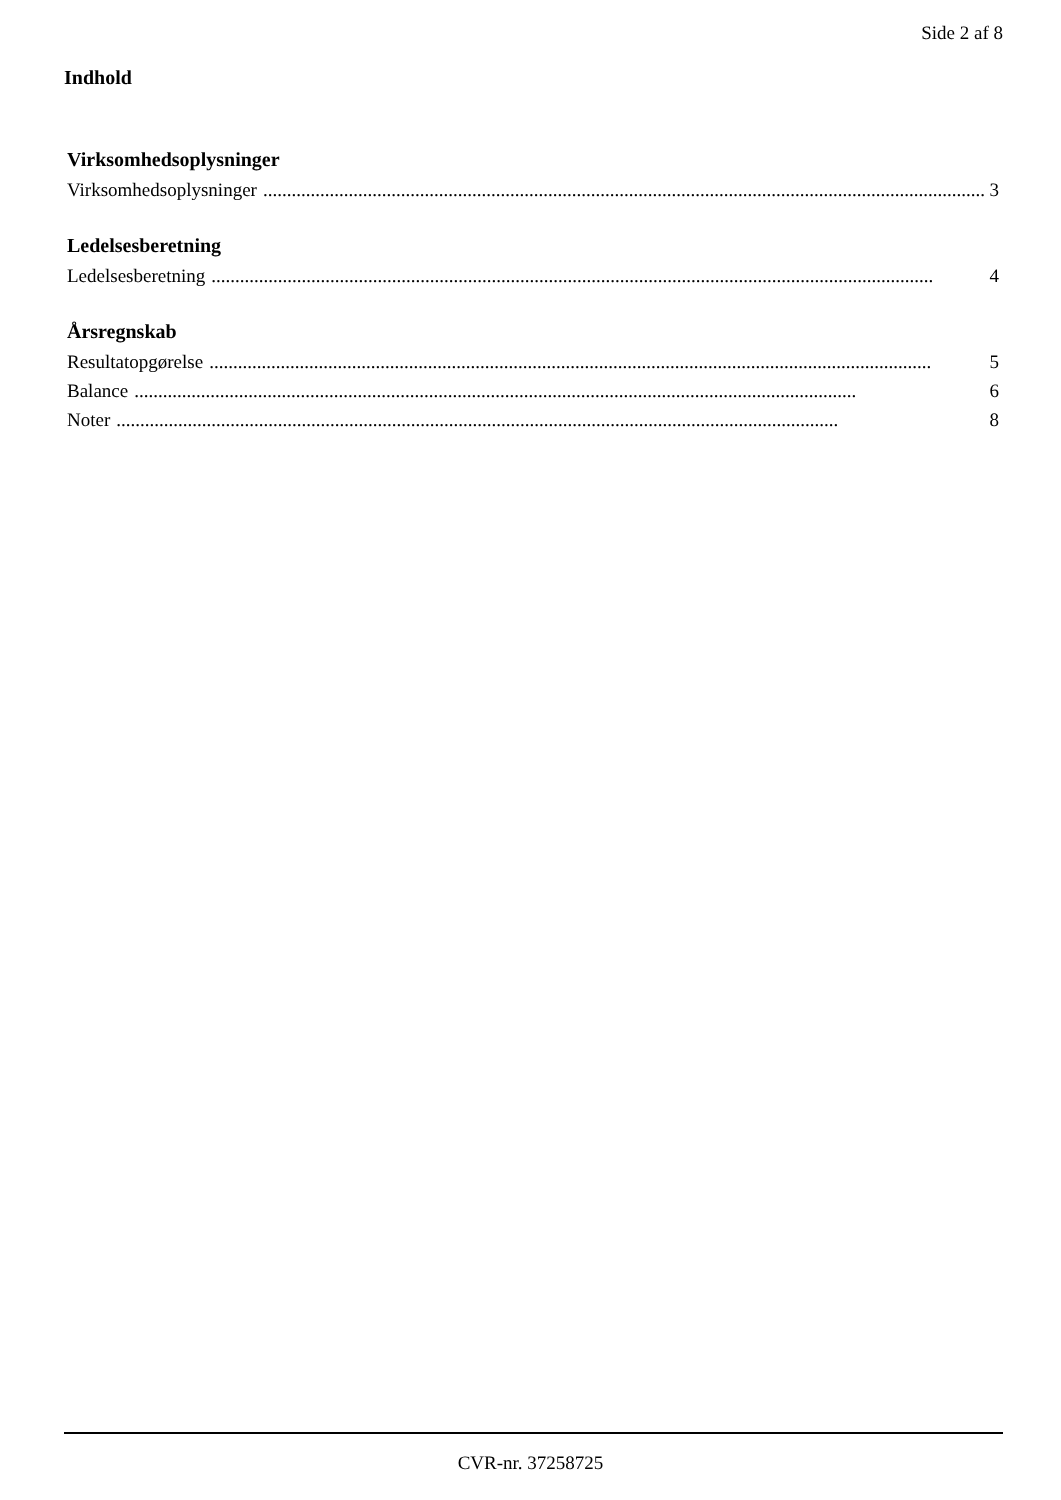Side 2 af 8
Indhold
Virksomhedsoplysninger
Virksomhedsoplysninger........................................................................................................................................................ 3
Ledelsesberetning
Ledelsesberetning........................................................................................................................................................ 4
Årsregnskab
Resultatopgørelse........................................................................................................................................................ 5
Balance........................................................................................................................................................ 6
Noter........................................................................................................................................................ 8
CVR-nr. 37258725